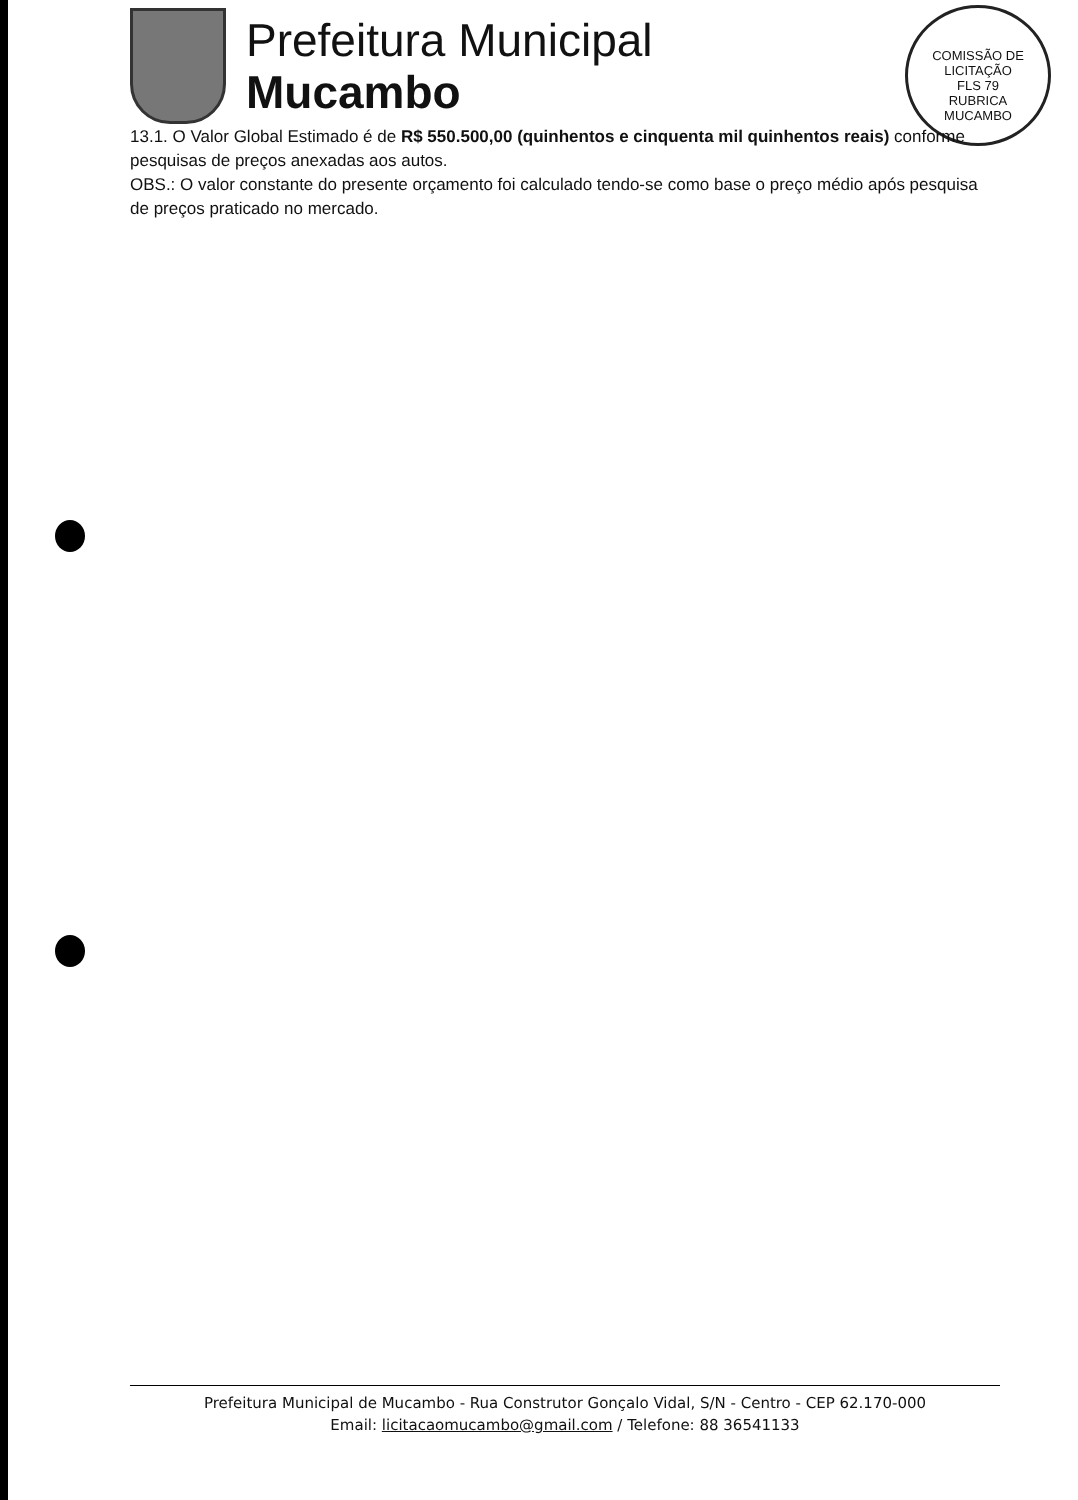Prefeitura Municipal
Mucambo
COMISSÃO DE LICITAÇÃO
FLS 79
RUBRICA
MUCAMBO
13.1. O Valor Global Estimado é de R$ 550.500,00 (quinhentos e cinquenta mil quinhentos reais) conforme pesquisas de preços anexadas aos autos.
OBS.: O valor constante do presente orçamento foi calculado tendo-se como base o preço médio após pesquisa de preços praticado no mercado.
Prefeitura Municipal de Mucambo - Rua Construtor Gonçalo Vidal, S/N - Centro - CEP 62.170-000
Email: licitacaomucambo@gmail.com / Telefone: 88 36541133